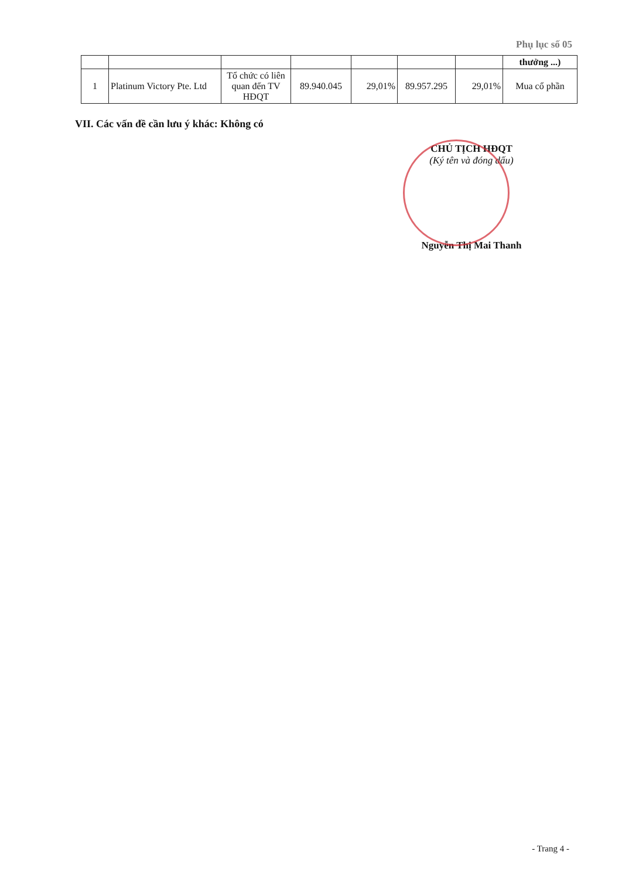Phụ lục số 05
| | | | | | | | thưởng ...) |
| 1 | Platinum Victory Pte. Ltd | Tổ chức có liên quan đến TV HĐQT | 89.940.045 | 29,01% | 89.957.295 | 29,01% | Mua cổ phần |
VII. Các vấn đề cần lưu ý khác: Không có
CHỦ TỊCH HĐQT
(Ký tên và đóng dấu)
Nguyễn Thị Mai Thanh
- Trang 4 -